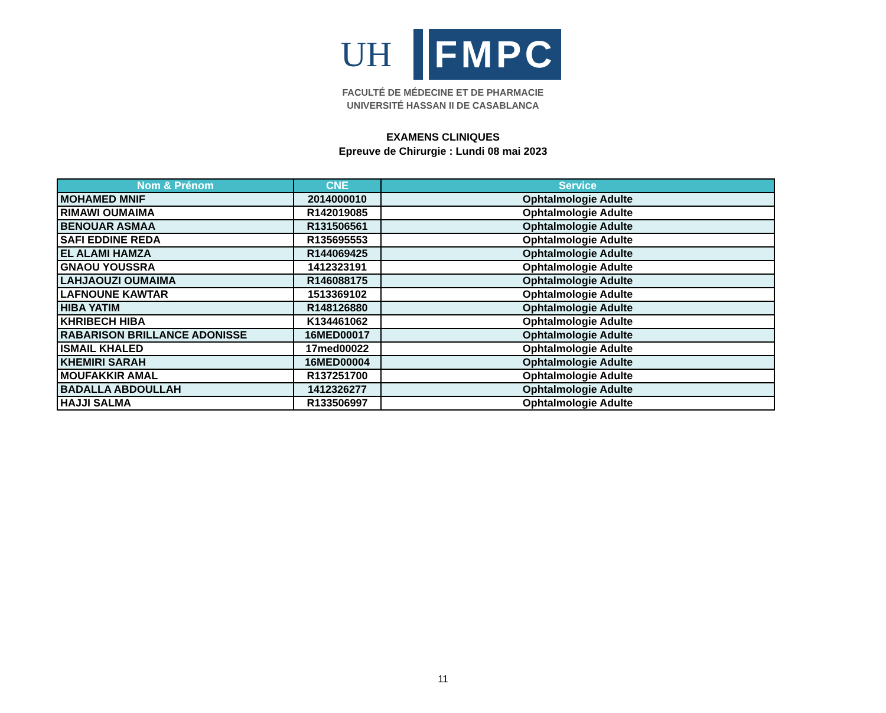UH
FMPC
FACULTÉ DE MÉDECINE ET DE PHARMACIE
UNIVERSITÉ HASSAN II DE CASABLANCA
EXAMENS CLINIQUES
Epreuve de Chirurgie : Lundi 08 mai 2023
| Nom & Prénom | CNE | Service |
| --- | --- | --- |
| MOHAMED MNIF | 2014000010 | Ophtalmologie Adulte |
| RIMAWI OUMAIMA | R142019085 | Ophtalmologie Adulte |
| BENOUAR ASMAA | R131506561 | Ophtalmologie Adulte |
| SAFI EDDINE REDA | R135695553 | Ophtalmologie Adulte |
| EL ALAMI HAMZA | R144069425 | Ophtalmologie Adulte |
| GNAOU YOUSSRA | 1412323191 | Ophtalmologie Adulte |
| LAHJAOUZI OUMAIMA | R146088175 | Ophtalmologie Adulte |
| LAFNOUNE KAWTAR | 1513369102 | Ophtalmologie Adulte |
| HIBA YATIM | R148126880 | Ophtalmologie Adulte |
| KHRIBECH HIBA | K134461062 | Ophtalmologie Adulte |
| RABARISON BRILLANCE ADONISSE | 16MED00017 | Ophtalmologie Adulte |
| ISMAIL KHALED | 17med00022 | Ophtalmologie Adulte |
| KHEMIRI SARAH | 16MED00004 | Ophtalmologie Adulte |
| MOUFAKKIR AMAL | R137251700 | Ophtalmologie Adulte |
| BADALLA ABDOULLAH | 1412326277 | Ophtalmologie Adulte |
| HAJJI SALMA | R133506997 | Ophtalmologie Adulte |
11